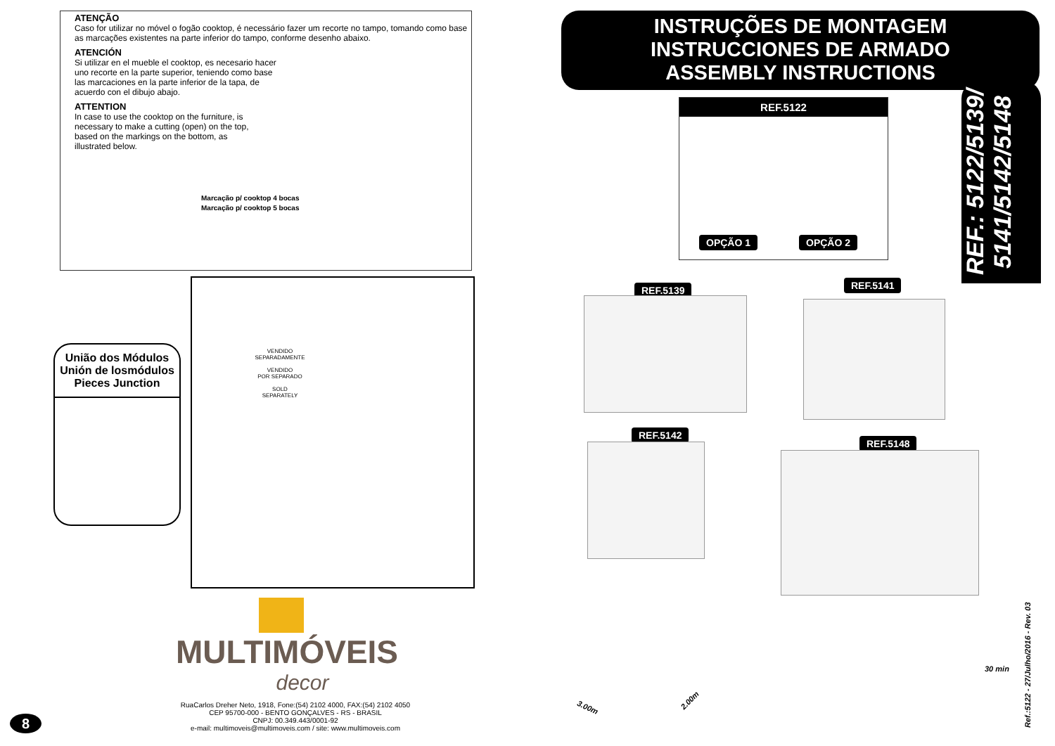ATENÇÃO
Caso for utilizar no móvel o fogão cooktop, é necessário fazer um recorte no tampo, tomando como base as marcações existentes na parte inferior do tampo, conforme desenho abaixo.
ATENCIÓN
Si utilizar en el mueble el cooktop, es necesario hacer uno recorte en la parte superior, teniendo como base las marcaciones en la parte inferior de la tapa, de acuerdo con el dibujo abajo.
ATTENTION
In case to use the cooktop on the furniture, is necessary to make a cutting (open) on the top, based on the markings on the bottom, as illustrated below.
Marcação p/ cooktop 4 bocas
Marcação p/ cooktop 5 bocas
União dos Módulos
Unión de losmódulos
Pieces Junction
VENDIDO
SEPARADAMENTE
VENDIDO
POR SEPARADO
SOLD
SEPARATELY
MULTIMÓVEIS
decor
RuaCarlos Dreher Neto, 1918, Fone:(54) 2102 4000, FAX:(54) 2102 4050
CEP 95700-000 - BENTO GONÇALVES - RS - BRASIL
CNPJ: 00.349.443/0001-92
e-mail: multimoveis@multimoveis.com / site: www.multimoveis.com
8
INSTRUÇÕES DE MONTAGEM
INSTRUCCIONES DE ARMADO
ASSEMBLY INSTRUCTIONS
REF.: 5122/5139/
5141/5142/5148
REF.5122
OPÇÃO 1 OPÇÃO 2
REF.5139 REF.5141
REF.5142
REF.5148
3.00m
2.00m
30 min
Ref.:5122 - 27/Julho/2016 - Rev. 03